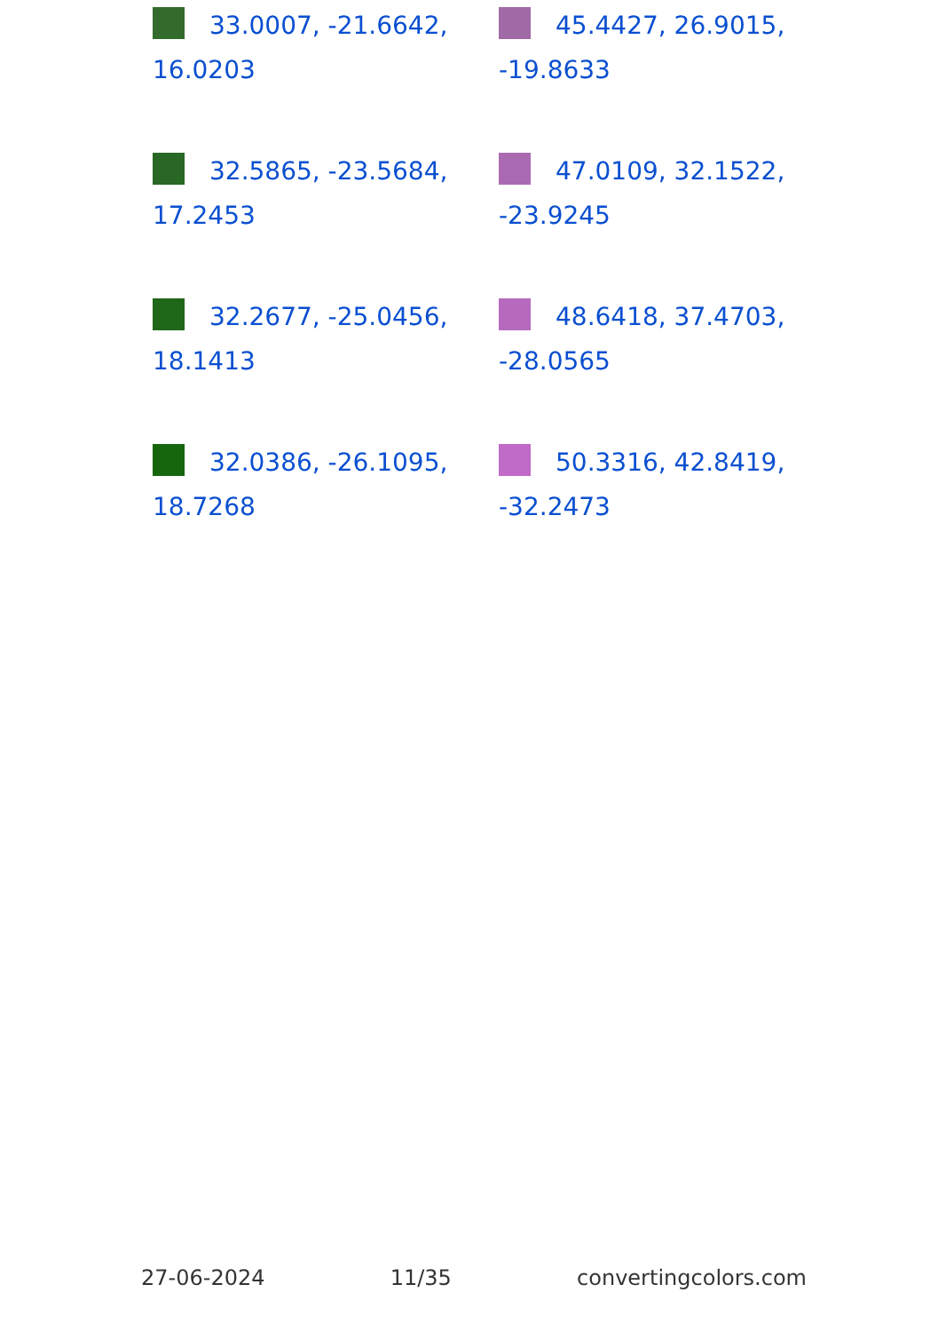33.0007, -21.6642, 16.0203
45.4427, 26.9015, -19.8633
32.5865, -23.5684, 17.2453
47.0109, 32.1522, -23.9245
32.2677, -25.0456, 18.1413
48.6418, 37.4703, -28.0565
32.0386, -26.1095, 18.7268
50.3316, 42.8419, -32.2473
27-06-2024 11/35 convertingcolors.com